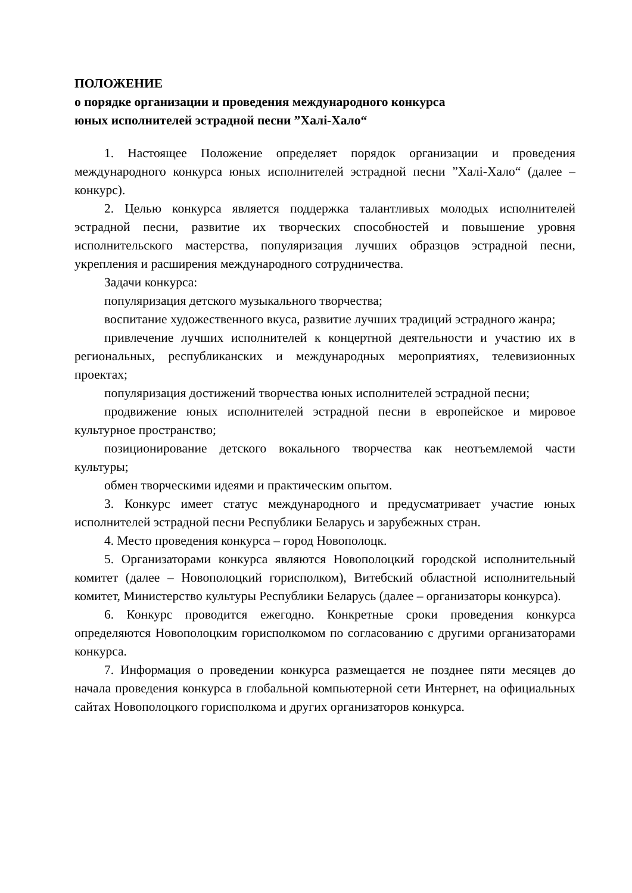ПОЛОЖЕНИЕ
о порядке организации и проведения международного конкурса
юных исполнителей эстрадной песни ”Халі-Хало“
1. Настоящее Положение определяет порядок организации и проведения международного конкурса юных исполнителей эстрадной песни ”Халі-Хало“ (далее – конкурс).
2. Целью конкурса является поддержка талантливых молодых исполнителей эстрадной песни, развитие их творческих способностей и повышение уровня исполнительского мастерства, популяризация лучших образцов эстрадной песни, укрепления и расширения международного сотрудничества.
Задачи конкурса:
популяризация детского музыкального творчества;
воспитание художественного вкуса, развитие лучших традиций эстрадного жанра;
привлечение лучших исполнителей к концертной деятельности и участию их в региональных, республиканских и международных мероприятиях, телевизионных проектах;
популяризация достижений творчества юных исполнителей эстрадной песни;
продвижение юных исполнителей эстрадной песни в европейское и мировое культурное пространство;
позиционирование детского вокального творчества как неотъемлемой части культуры;
обмен творческими идеями и практическим опытом.
3. Конкурс имеет статус международного и предусматривает участие юных исполнителей эстрадной песни Республики Беларусь и зарубежных стран.
4. Место проведения конкурса – город Новополоцк.
5. Организаторами конкурса являются Новополоцкий городской исполнительный комитет (далее – Новополоцкий горисполком), Витебский областной исполнительный комитет, Министерство культуры Республики Беларусь (далее – организаторы конкурса).
6. Конкурс проводится ежегодно. Конкретные сроки проведения конкурса определяются Новополоцким горисполкомом по согласованию с другими организаторами конкурса.
7. Информация о проведении конкурса размещается не позднее пяти месяцев до начала проведения конкурса в глобальной компьютерной сети Интернет, на официальных сайтах Новополоцкого горисполкома и других организаторов конкурса.